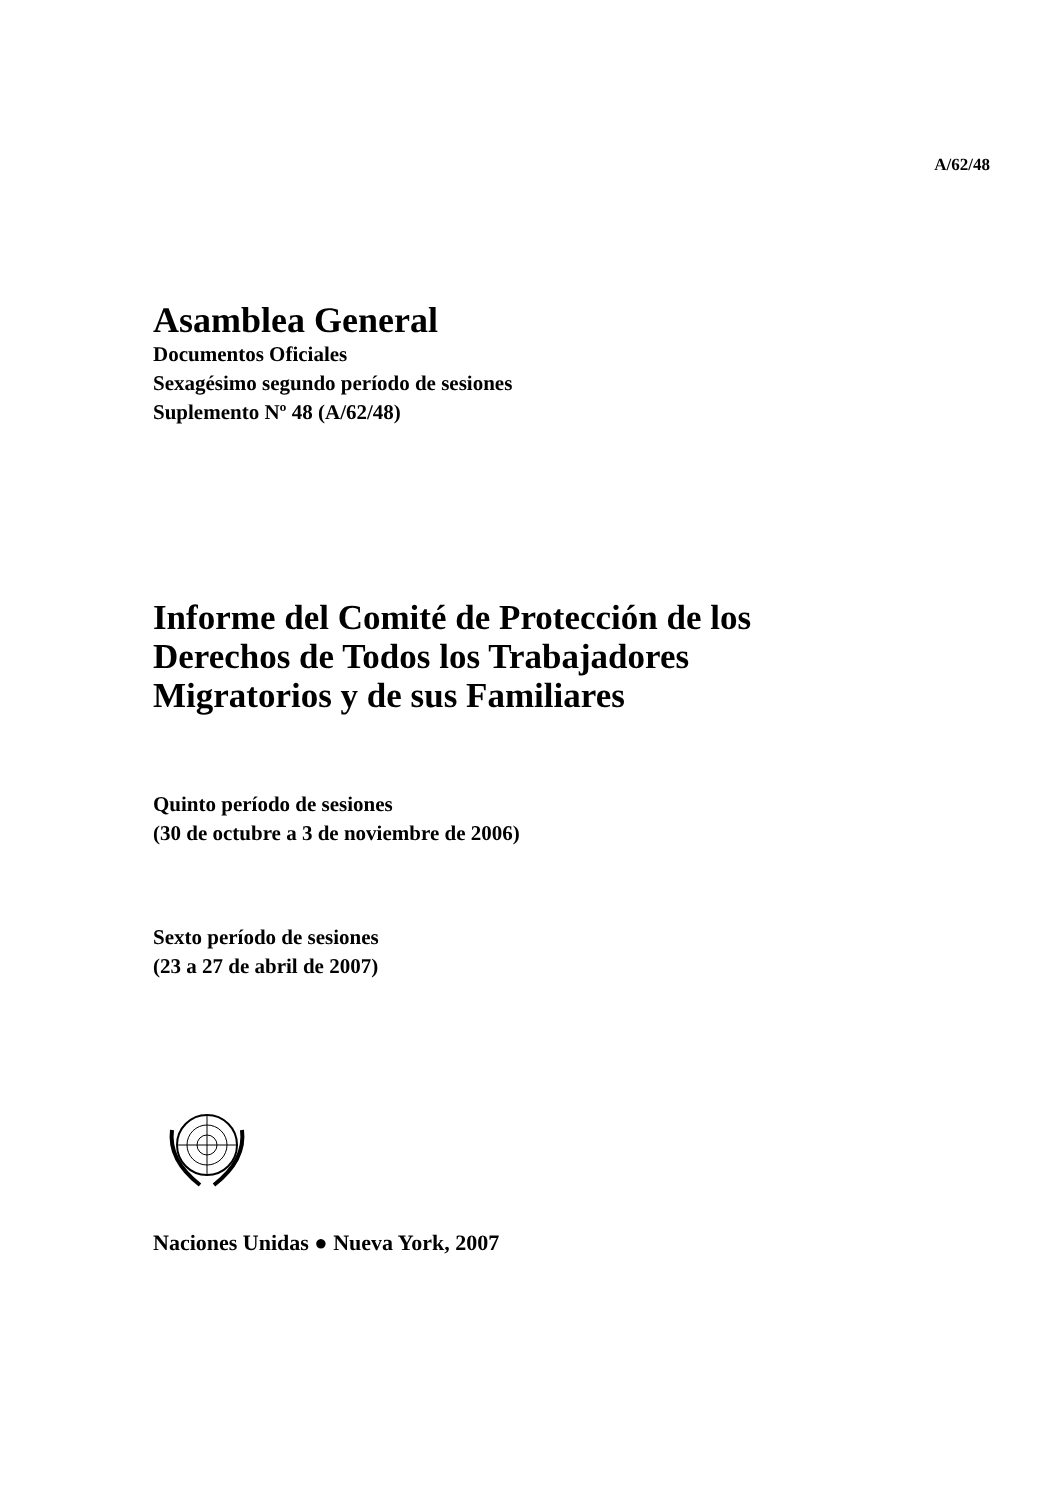A/62/48
Asamblea General
Documentos Oficiales
Sexagésimo segundo período de sesiones
Suplemento Nº 48 (A/62/48)
Informe del Comité de Protección de los
Derechos de Todos los Trabajadores
Migratorios y de sus Familiares
Quinto período de sesiones
(30 de octubre a 3 de noviembre de 2006)
Sexto período de sesiones
(23 a 27 de abril de 2007)
Naciones Unidas ● Nueva York, 2007